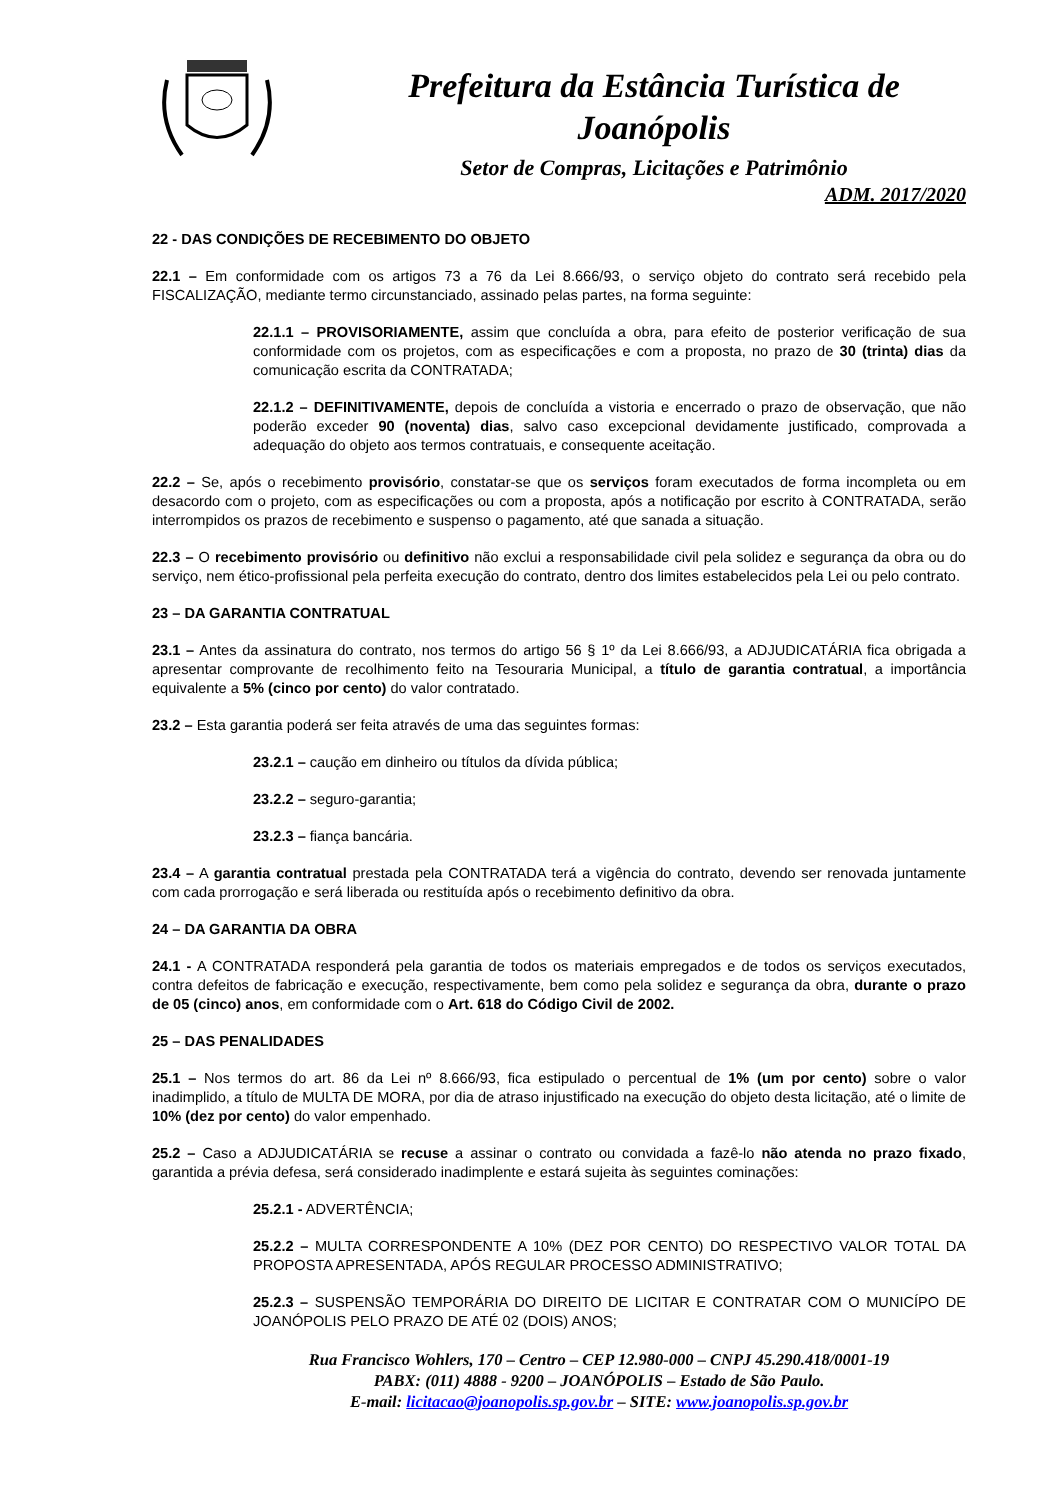Prefeitura da Estância Turística de Joanópolis
Setor de Compras, Licitações e Patrimônio
ADM. 2017/2020
22 - DAS CONDIÇÕES DE RECEBIMENTO DO OBJETO
22.1 – Em conformidade com os artigos 73 a 76 da Lei 8.666/93, o serviço objeto do contrato será recebido pela FISCALIZAÇÃO, mediante termo circunstanciado, assinado pelas partes, na forma seguinte:
22.1.1 – PROVISORIAMENTE, assim que concluída a obra, para efeito de posterior verificação de sua conformidade com os projetos, com as especificações e com a proposta, no prazo de 30 (trinta) dias da comunicação escrita da CONTRATADA;
22.1.2 – DEFINITIVAMENTE, depois de concluída a vistoria e encerrado o prazo de observação, que não poderão exceder 90 (noventa) dias, salvo caso excepcional devidamente justificado, comprovada a adequação do objeto aos termos contratuais, e consequente aceitação.
22.2 – Se, após o recebimento provisório, constatar-se que os serviços foram executados de forma incompleta ou em desacordo com o projeto, com as especificações ou com a proposta, após a notificação por escrito à CONTRATADA, serão interrompidos os prazos de recebimento e suspenso o pagamento, até que sanada a situação.
22.3 – O recebimento provisório ou definitivo não exclui a responsabilidade civil pela solidez e segurança da obra ou do serviço, nem ético-profissional pela perfeita execução do contrato, dentro dos limites estabelecidos pela Lei ou pelo contrato.
23 – DA GARANTIA CONTRATUAL
23.1 – Antes da assinatura do contrato, nos termos do artigo 56 § 1º da Lei 8.666/93, a ADJUDICATÁRIA fica obrigada a apresentar comprovante de recolhimento feito na Tesouraria Municipal, a título de garantia contratual, a importância equivalente a 5% (cinco por cento) do valor contratado.
23.2 – Esta garantia poderá ser feita através de uma das seguintes formas:
23.2.1 – caução em dinheiro ou títulos da dívida pública;
23.2.2 – seguro-garantia;
23.2.3 – fiança bancária.
23.4 – A garantia contratual prestada pela CONTRATADA terá a vigência do contrato, devendo ser renovada juntamente com cada prorrogação e será liberada ou restituída após o recebimento definitivo da obra.
24 – DA GARANTIA DA OBRA
24.1 - A CONTRATADA responderá pela garantia de todos os materiais empregados e de todos os serviços executados, contra defeitos de fabricação e execução, respectivamente, bem como pela solidez e segurança da obra, durante o prazo de 05 (cinco) anos, em conformidade com o Art. 618 do Código Civil de 2002.
25 – DAS PENALIDADES
25.1 – Nos termos do art. 86 da Lei nº 8.666/93, fica estipulado o percentual de 1% (um por cento) sobre o valor inadimplido, a título de MULTA DE MORA, por dia de atraso injustificado na execução do objeto desta licitação, até o limite de 10% (dez por cento) do valor empenhado.
25.2 – Caso a ADJUDICATÁRIA se recuse a assinar o contrato ou convidada a fazê-lo não atenda no prazo fixado, garantida a prévia defesa, será considerado inadimplente e estará sujeita às seguintes cominações:
25.2.1 - ADVERTÊNCIA;
25.2.2 – MULTA CORRESPONDENTE A 10% (DEZ POR CENTO) DO RESPECTIVO VALOR TOTAL DA PROPOSTA APRESENTADA, APÓS REGULAR PROCESSO ADMINISTRATIVO;
25.2.3 – SUSPENSÃO TEMPORÁRIA DO DIREITO DE LICITAR E CONTRATAR COM O MUNICÍPO DE JOANÓPOLIS PELO PRAZO DE ATÉ 02 (DOIS) ANOS;
Rua Francisco Wohlers, 170 – Centro – CEP 12.980-000 – CNPJ 45.290.418/0001-19
PABX: (011) 4888 - 9200 – JOANÓPOLIS – Estado de São Paulo.
E-mail: licitacao@joanopolis.sp.gov.br – SITE: www.joanopolis.sp.gov.br